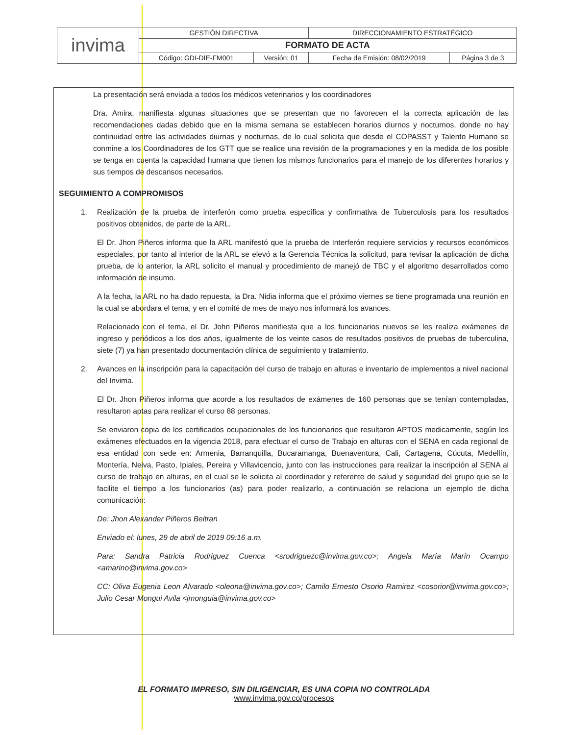| invima | GESTIÓN DIRECTIVA | | DIRECCIONAMIENTO ESTRATÉGICO | |
| | FORMATO DE ACTA | | | |
| | Código: GDI-DIE-FM001 | Versión: 01 | Fecha de Emisión: 08/02/2019 | Página 3 de 3 |
La presentación será enviada a todos los médicos veterinarios y los coordinadores
Dra. Amira, manifiesta algunas situaciones que se presentan que no favorecen el la correcta aplicación de las recomendaciones dadas debido que en la misma semana se establecen horarios diurnos y nocturnos, donde no hay continuidad entre las actividades diurnas y nocturnas, de lo cual solicita que desde el COPASST y Talento Humano se conmine a los Coordinadores de los GTT que se realice una revisión de la programaciones y en la medida de los posible se tenga en cuenta la capacidad humana que tienen los mismos funcionarios para el manejo de los diferentes horarios y sus tiempos de descansos necesarios.
SEGUIMIENTO A COMPROMISOS
1. Realización de la prueba de interferón como prueba específica y confirmativa de Tuberculosis para los resultados positivos obtenidos, de parte de la ARL.
El Dr. Jhon Piñeros informa que la ARL manifestó que la prueba de Interferón requiere servicios y recursos económicos especiales, por tanto al interior de la ARL se elevó a la Gerencia Técnica la solicitud, para revisar la aplicación de dicha prueba, de lo anterior, la ARL solicito el manual y procedimiento de manejó de TBC y el algoritmo desarrollados como información de insumo.
A la fecha, la ARL no ha dado repuesta, la Dra. Nidia informa que el próximo viernes se tiene programada una reunión en la cual se abordara el tema, y en el comité de mes de mayo nos informará los avances.
Relacionado con el tema, el Dr. John Piñeros manifiesta que a los funcionarios nuevos se les realiza exámenes de ingreso y periódicos a los dos años, igualmente de los veinte casos de resultados positivos de pruebas de tuberculina, siete (7) ya han presentado documentación clínica de seguimiento y tratamiento.
2. Avances en la inscripción para la capacitación del curso de trabajo en alturas e inventario de implementos a nivel nacional del Invima.
El Dr. Jhon Piñeros informa que acorde a los resultados de exámenes de 160 personas que se tenían contempladas, resultaron aptas para realizar el curso 88 personas.
Se enviaron copia de los certificados ocupacionales de los funcionarios que resultaron APTOS medicamente, según los exámenes efectuados en la vigencia 2018, para efectuar el curso de Trabajo en alturas con el SENA en cada regional de esa entidad con sede en: Armenia, Barranquilla, Bucaramanga, Buenaventura, Cali, Cartagena, Cúcuta, Medellín, Montería, Neiva, Pasto, Ipiales, Pereira y Villavicencio, junto con las instrucciones para realizar la inscripción al SENA al curso de trabajo en alturas, en el cual se le solicita al coordinador y referente de salud y seguridad del grupo que se le facilite el tiempo a los funcionarios (as) para poder realizarlo, a continuación se relaciona un ejemplo de dicha comunicación:
De: Jhon Alexander Piñeros Beltran
Enviado el: lunes, 29 de abril de 2019 09:16 a.m.
Para: Sandra Patricia Rodriguez Cuenca <srodriguezc@invima.gov.co>; Angela María Marín Ocampo <amarino@invima.gov.co>
CC: Oliva Eugenia Leon Alvarado <oleona@invima.gov.co>; Camilo Ernesto Osorio Ramirez <cosorior@invima.gov.co>; Julio Cesar Mongui Avila <jmonguia@invima.gov.co>
EL FORMATO IMPRESO, SIN DILIGENCIAR, ES UNA COPIA NO CONTROLADA
www.invima.gov.co/procesos